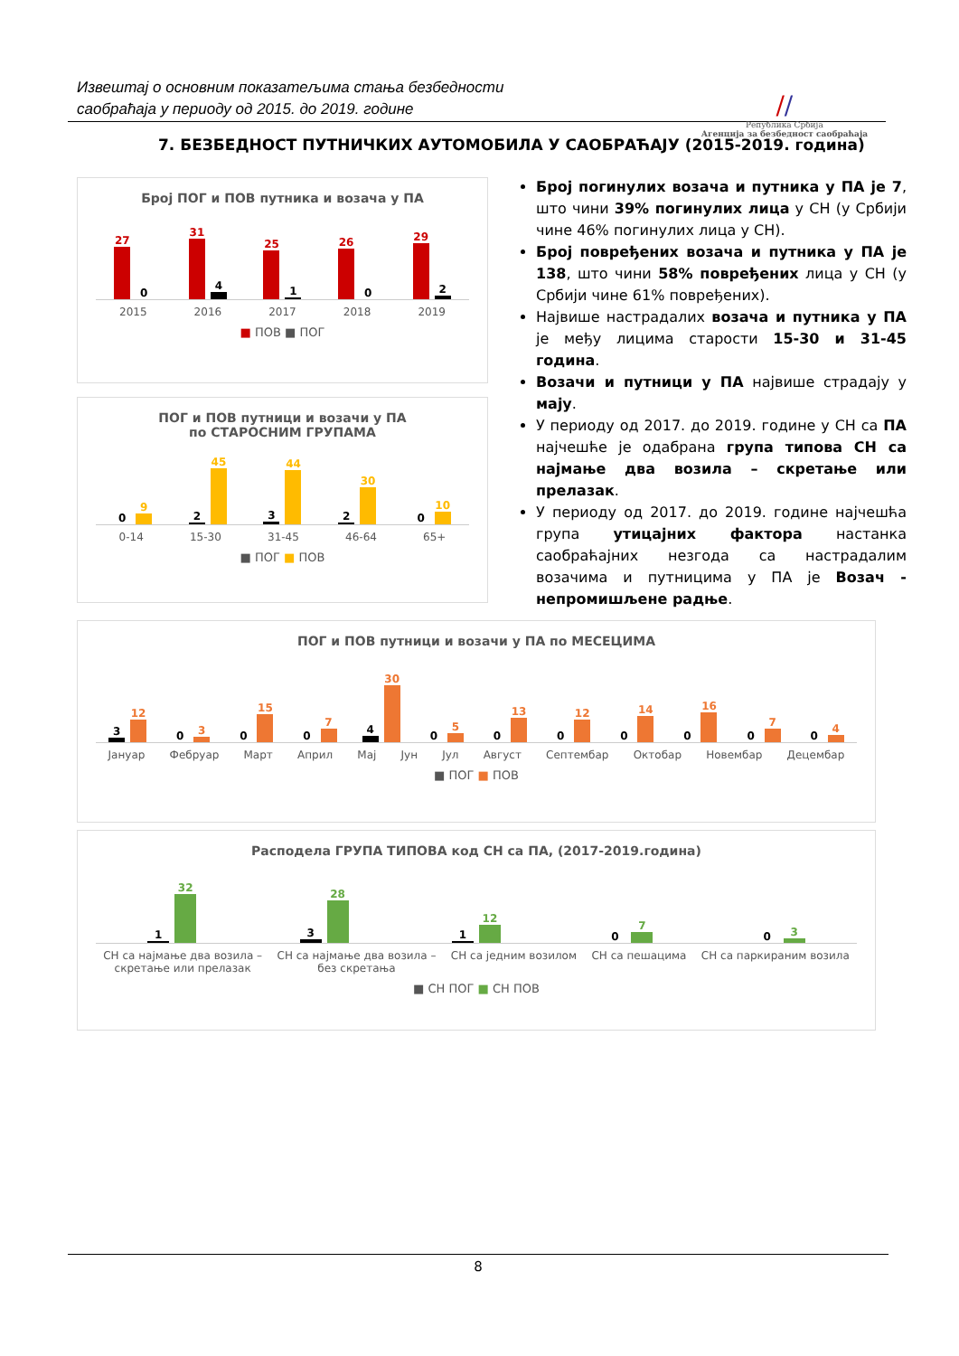Извештај о основним показатељима стања безбедности
саобраћаја у периоду од 2015. до 2019. године
//
Република Србија
Агенција за безбедност саобраћаја
7. БЕЗБЕДНОСТ ПУТНИЧКИХ АУТОМОБИЛА У САОБРАЋАЈУ (2015-2019. година)
Број ПОГ и ПОВ путника и возача у ПА
27
0
31
4
25
1
26
0
29
2
2015 2016 2017 2018 2019
■ ПОВ ■ ПОГ
ПОГ и ПОВ путници и возачи у ПА
по СТАРОСНИМ ГРУПАМА
0
9
2
45
3
44
2
30
0
10
0-14 15-30 31-45 46-64 65+
■ ПОГ ■ ПОВ
Број погинулих возача и путника у ПА је 7, што чини 39% погинулих лица у СН (у Србији чине 46% погинулих лица у СН).
Број повређених возача и путника у ПА је 138, што чини 58% повређених лица у СН (у Србији чине 61% повређених).
Највише настрадалих возача и путника у ПА је међу лицима старости 15-30 и 31-45 година.
Возачи и путници у ПА највише страдају у мају.
У периоду од 2017. до 2019. године у СН са ПА најчешће је одабрана група типова СН са најмање два возила – скретање или прелазак.
У периоду од 2017. до 2019. године најчешћа група утицајних фактора настанка саобраћајних незгода са настрадалим возачима и путницима у ПА је Возач - непромишљене радње.
ПОГ и ПОВ путници и возачи у ПА по МЕСЕЦИМА
3
12
0
3
0
15
0
7
4
30
0
5
0
13
0
12
0
14
0
16
0
7
0
4
Јануар Фебруар Март Април Мај Јун Јул Август Септембар Октобар Новембар Децембар
■ ПОГ ■ ПОВ
Расподела ГРУПА ТИПОВА код СН са ПА, (2017-2019.година)
1
32
3
28
1
12
0
7
0
3
СН са најмање два возила –
скретање или прелазак СН са најмање два возила –
без скретања СН са једним возилом СН са пешацима СН са паркираним возила
■ СН ПОГ ■ СН ПОВ
8